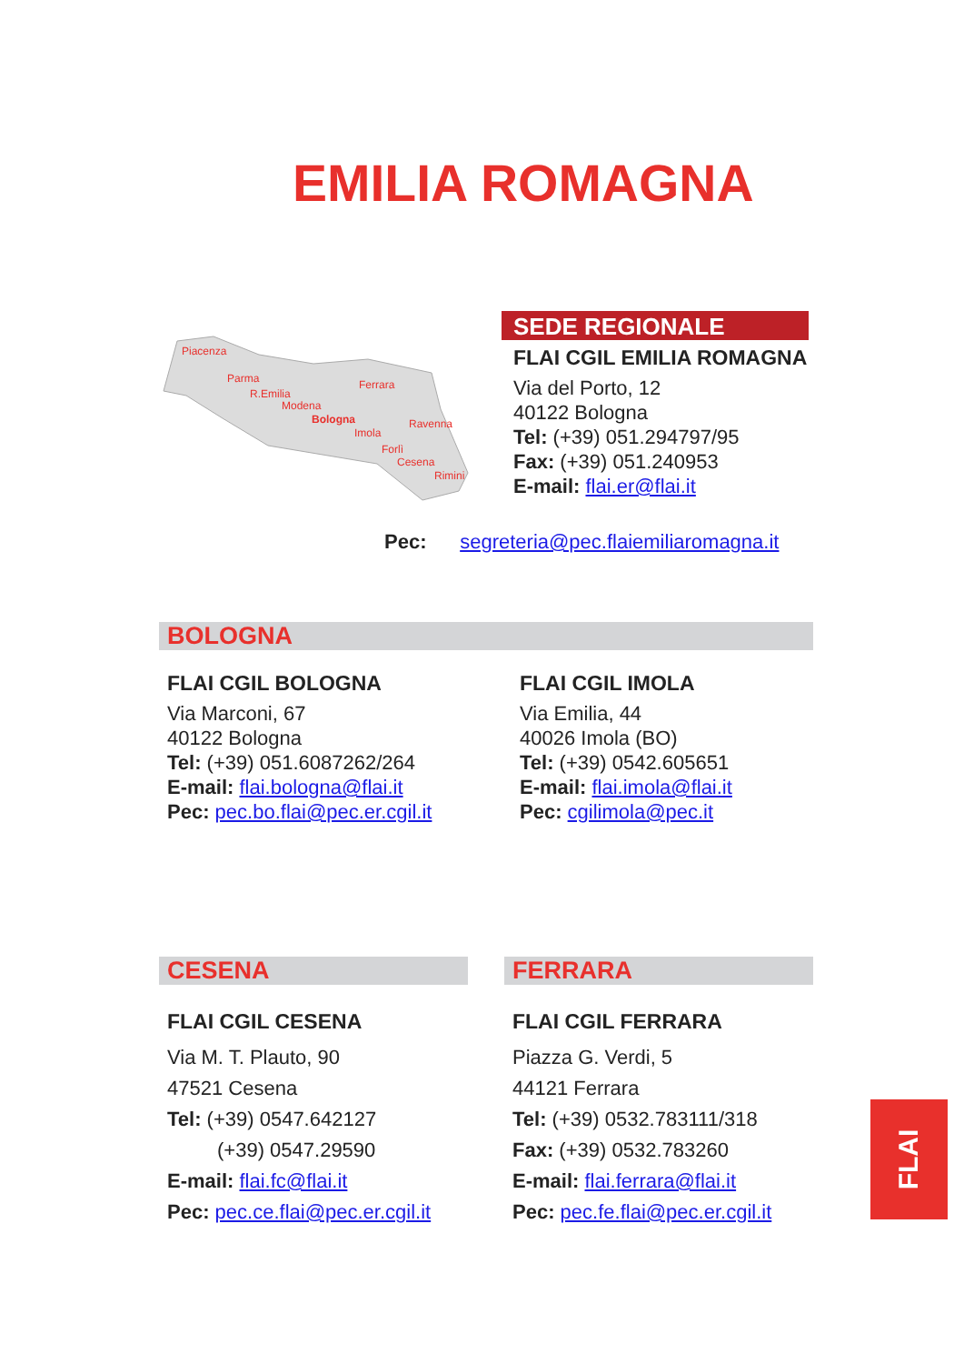EMILIA ROMAGNA
Piacenza
Parma
R.Emilia
Modena
Bologna
Ferrara
Imola
Ravenna
Forlì
Cesena
Rimini
SEDE REGIONALE
FLAI CGIL EMILIA ROMAGNA
Via del Porto, 12
40122 Bologna
Tel: (+39) 051.294797/95
Fax: (+39) 051.240953
E-mail: flai.er@flai.it
Pec: segreteria@pec.flaiemiliaromagna.it
BOLOGNA
FLAI CGIL BOLOGNA
Via Marconi, 67
40122 Bologna
Tel: (+39) 051.6087262/264
E-mail: flai.bologna@flai.it
Pec: pec.bo.flai@pec.er.cgil.it
FLAI CGIL IMOLA
Via Emilia, 44
40026 Imola (BO)
Tel: (+39) 0542.605651
E-mail: flai.imola@flai.it
Pec: cgilimola@pec.it
CESENA FERRARA
FLAI CGIL CESENA
Via M. T. Plauto, 90
47521 Cesena
Tel: (+39) 0547.642127
(+39) 0547.29590
E-mail: flai.fc@flai.it
Pec: pec.ce.flai@pec.er.cgil.it
FLAI CGIL FERRARA
Piazza G. Verdi, 5
44121 Ferrara
Tel: (+39) 0532.783111/318
Fax: (+39) 0532.783260
E-mail: flai.ferrara@flai.it
Pec: pec.fe.flai@pec.er.cgil.it
FLAI